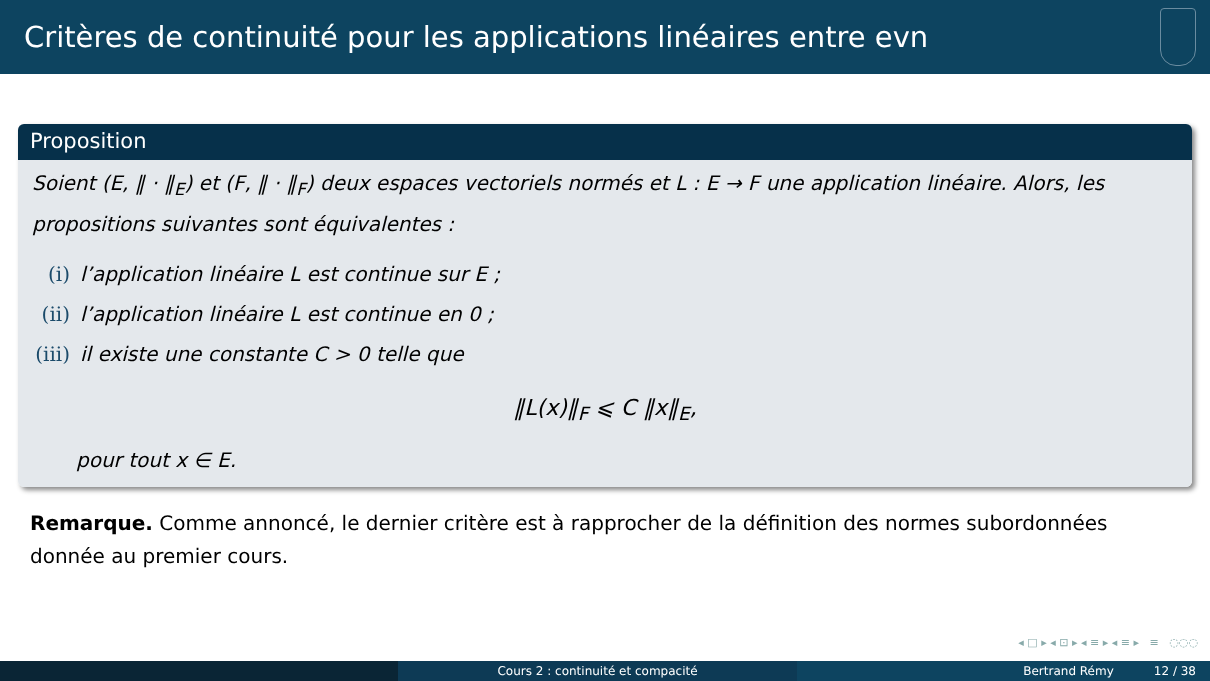Critères de continuité pour les applications linéaires entre evn
Proposition
Soient (E, ‖ · ‖<sub>E</sub>) et (F, ‖ · ‖<sub>F</sub>) deux espaces vectoriels normés et L : E → F une application linéaire. Alors, les propositions suivantes sont équivalentes :
(i) l’application linéaire L est continue sur E ;
(ii) l’application linéaire L est continue en 0 ;
(iii) il existe une constante C > 0 telle que
‖L(x)‖<sub>F</sub> ⩽ C ‖x‖<sub>E</sub>,
pour tout x ∈ E.
Remarque. Comme annoncé, le dernier critère est à rapprocher de la définition des normes subordonnées donnée au premier cours.
◂ □ ▸ ◂ ⊡ ▸ ◂ ≡ ▸ ◂ ≡ ▸ ≡ ◌◌◌
Cours 2 : continuité et compacité Bertrand Rémy 12 / 38